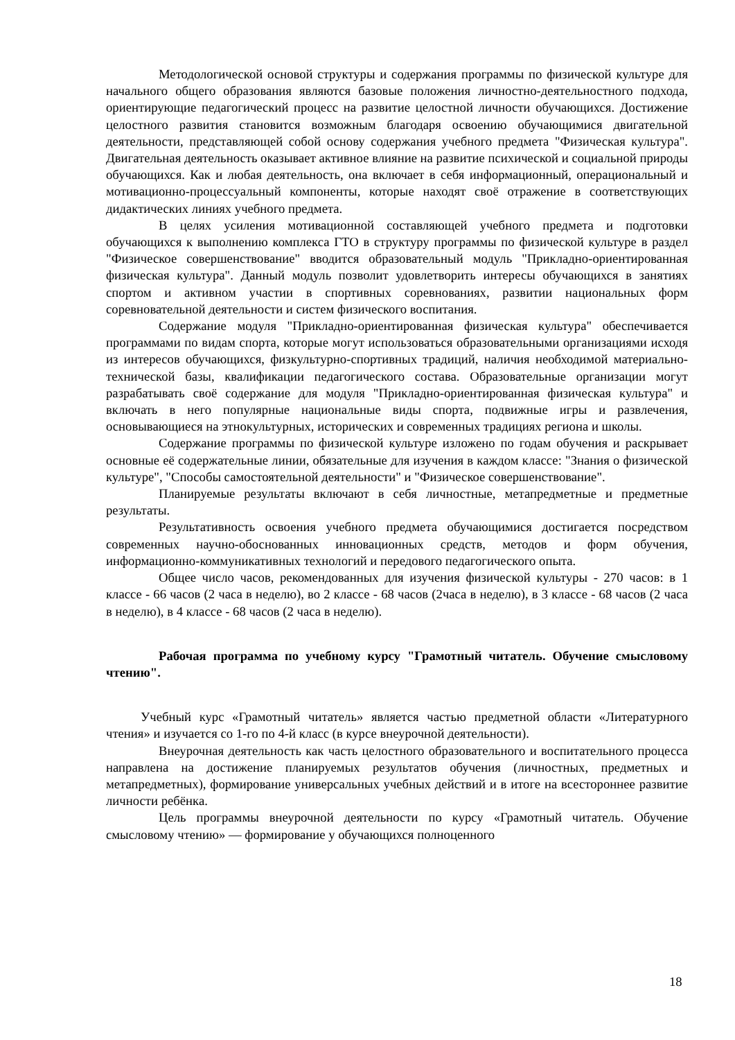Методологической основой структуры и содержания программы по физической культуре для начального общего образования являются базовые положения личностно-деятельностного подхода, ориентирующие педагогический процесс на развитие целостной личности обучающихся. Достижение целостного развития становится возможным благодаря освоению обучающимися двигательной деятельности, представляющей собой основу содержания учебного предмета "Физическая культура". Двигательная деятельность оказывает активное влияние на развитие психической и социальной природы обучающихся. Как и любая деятельность, она включает в себя информационный, операциональный и мотивационно-процессуальный компоненты, которые находят своё отражение в соответствующих дидактических линиях учебного предмета.
В целях усиления мотивационной составляющей учебного предмета и подготовки обучающихся к выполнению комплекса ГТО в структуру программы по физической культуре в раздел "Физическое совершенствование" вводится образовательный модуль "Прикладно-ориентированная физическая культура". Данный модуль позволит удовлетворить интересы обучающихся в занятиях спортом и активном участии в спортивных соревнованиях, развитии национальных форм соревновательной деятельности и систем физического воспитания.
Содержание модуля "Прикладно-ориентированная физическая культура" обеспечивается программами по видам спорта, которые могут использоваться образовательными организациями исходя из интересов обучающихся, физкультурно-спортивных традиций, наличия необходимой материально-технической базы, квалификации педагогического состава. Образовательные организации могут разрабатывать своё содержание для модуля "Прикладно-ориентированная физическая культура" и включать в него популярные национальные виды спорта, подвижные игры и развлечения, основывающиеся на этнокультурных, исторических и современных традициях региона и школы.
Содержание программы по физической культуре изложено по годам обучения и раскрывает основные её содержательные линии, обязательные для изучения в каждом классе: "Знания о физической культуре", "Способы самостоятельной деятельности" и "Физическое совершенствование".
Планируемые результаты включают в себя личностные, метапредметные и предметные результаты.
Результативность освоения учебного предмета обучающимися достигается посредством современных научно-обоснованных инновационных средств, методов и форм обучения, информационно-коммуникативных технологий и передового педагогического опыта.
Общее число часов, рекомендованных для изучения физической культуры - 270 часов: в 1 классе - 66 часов (2 часа в неделю), во 2 классе - 68 часов (2часа в неделю), в 3 классе - 68 часов (2 часа в неделю), в 4 классе - 68 часов (2 часа в неделю).
Рабочая программа по учебному курсу "Грамотный читатель. Обучение смысловому чтению".
Учебный курс «Грамотный читатель» является частью предметной области «Литературного чтения» и изучается со 1-го по 4-й класс (в курсе внеурочной деятельности).
Внеурочная деятельность как часть целостного образовательного и воспитательного процесса направлена на достижение планируемых результатов обучения (личностных, предметных и метапредметных), формирование универсальных учебных действий и в итоге на всестороннее развитие личности ребёнка.
Цель программы внеурочной деятельности по курсу «Грамотный читатель. Обучение смысловому чтению» — формирование у обучающихся полноценного
18